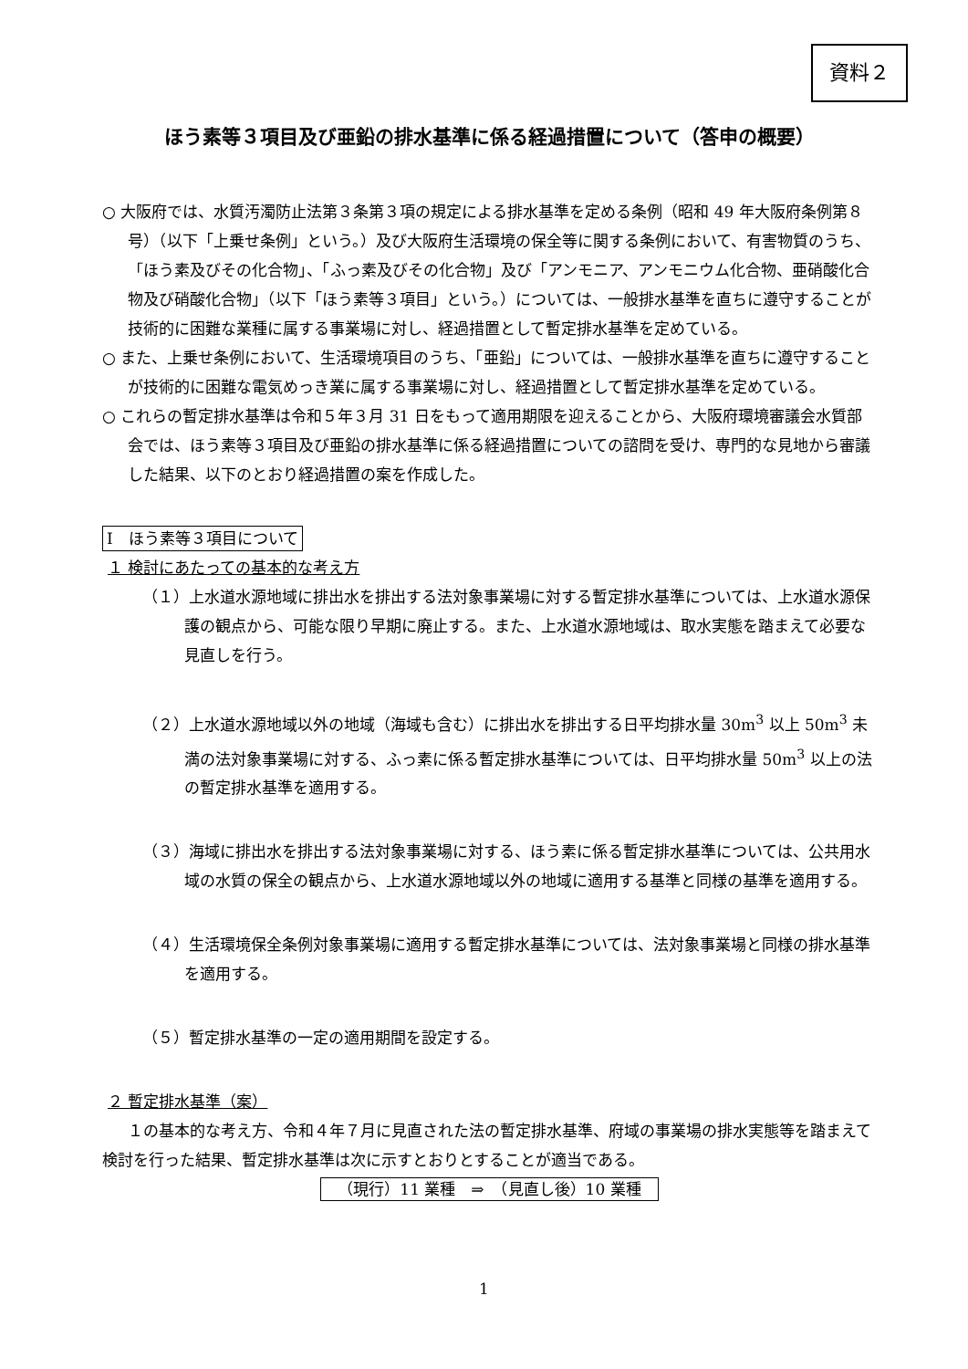資料２
ほう素等３項目及び亜鉛の排水基準に係る経過措置について（答申の概要）
○ 大阪府では、水質汚濁防止法第３条第３項の規定による排水基準を定める条例（昭和 49 年大阪府条例第８号）（以下「上乗せ条例」という。）及び大阪府生活環境の保全等に関する条例において、有害物質のうち、「ほう素及びその化合物」、「ふっ素及びその化合物」及び「アンモニア、アンモニウム化合物、亜硝酸化合物及び硝酸化合物」（以下「ほう素等３項目」という。）については、一般排水基準を直ちに遵守することが技術的に困難な業種に属する事業場に対し、経過措置として暫定排水基準を定めている。
○ また、上乗せ条例において、生活環境項目のうち、「亜鉛」については、一般排水基準を直ちに遵守することが技術的に困難な電気めっき業に属する事業場に対し、経過措置として暫定排水基準を定めている。
○ これらの暫定排水基準は令和５年３月 31 日をもって適用期限を迎えることから、大阪府環境審議会水質部会では、ほう素等３項目及び亜鉛の排水基準に係る経過措置についての諮問を受け、専門的な見地から審議した結果、以下のとおり経過措置の案を作成した。
Ⅰ　ほう素等３項目について
１ 検討にあたっての基本的な考え方
（１）上水道水源地域に排出水を排出する法対象事業場に対する暫定排水基準については、上水道水源保護の観点から、可能な限り早期に廃止する。また、上水道水源地域は、取水実態を踏まえて必要な見直しを行う。
（２）上水道水源地域以外の地域（海域も含む）に排出水を排出する日平均排水量 30m<sup>3</sup> 以上 50m<sup>3</sup> 未満の法対象事業場に対する、ふっ素に係る暫定排水基準については、日平均排水量 50m<sup>3</sup> 以上の法の暫定排水基準を適用する。
（３）海域に排出水を排出する法対象事業場に対する、ほう素に係る暫定排水基準については、公共用水域の水質の保全の観点から、上水道水源地域以外の地域に適用する基準と同様の基準を適用する。
（４）生活環境保全条例対象事業場に適用する暫定排水基準については、法対象事業場と同様の排水基準を適用する。
（５）暫定排水基準の一定の適用期間を設定する。
２ 暫定排水基準（案）
１の基本的な考え方、令和４年７月に見直された法の暫定排水基準、府域の事業場の排水実態等を踏まえて検討を行った結果、暫定排水基準は次に示すとおりとすることが適当である。
（現行）11 業種　⇒　（見直し後）10 業種
1